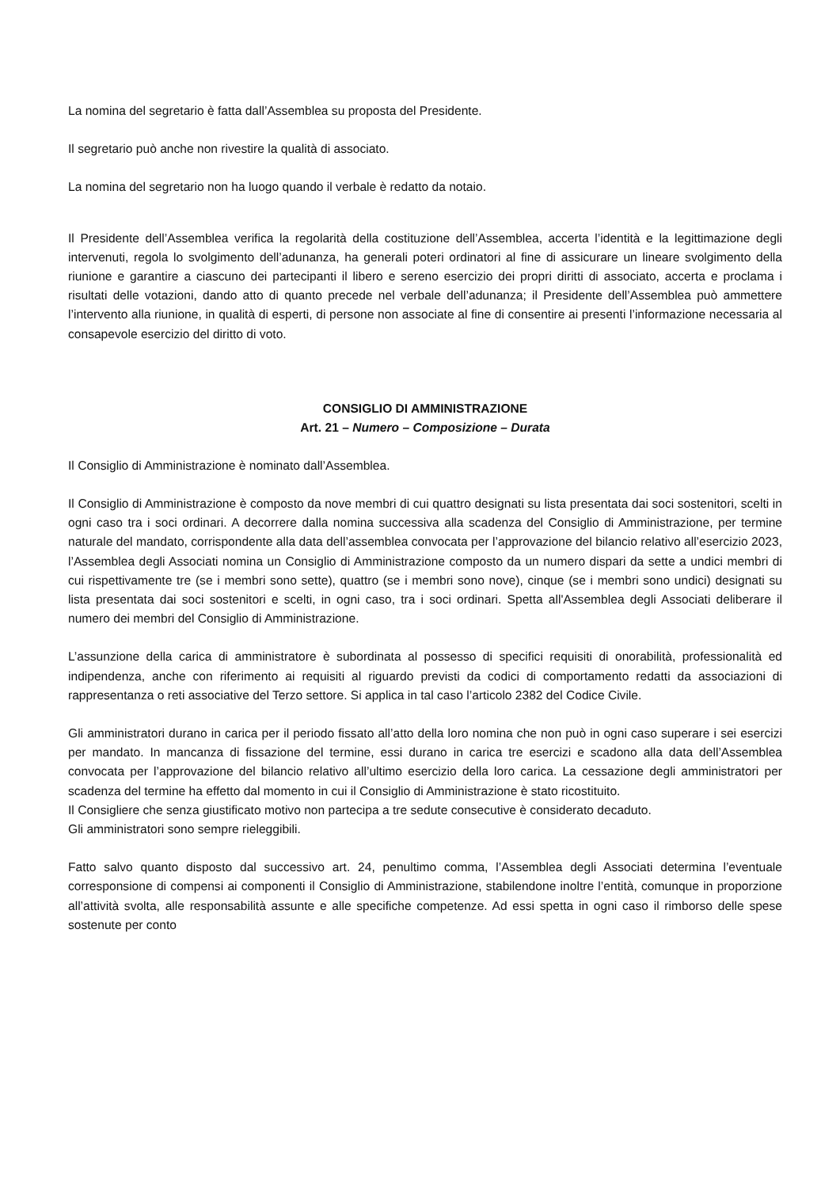La nomina del segretario è fatta dall’Assemblea su proposta del Presidente.
Il segretario può anche non rivestire la qualità di associato.
La nomina del segretario non ha luogo quando il verbale è redatto da notaio.
Il Presidente dell’Assemblea verifica la regolarità della costituzione dell’Assemblea, accerta l’identità e la legittimazione degli intervenuti, regola lo svolgimento dell’adunanza, ha generali poteri ordinatori al fine di assicurare un lineare svolgimento della riunione e garantire a ciascuno dei partecipanti il libero e sereno esercizio dei propri diritti di associato, accerta e proclama i risultati delle votazioni, dando atto di quanto precede nel verbale dell’adunanza; il Presidente dell’Assemblea può ammettere l’intervento alla riunione, in qualità di esperti, di persone non associate al fine di consentire ai presenti l’informazione necessaria al consapevole esercizio del diritto di voto.
CONSIGLIO DI AMMINISTRAZIONE
Art. 21 – Numero – Composizione – Durata
Il Consiglio di Amministrazione è nominato dall’Assemblea.
Il Consiglio di Amministrazione è composto da nove membri di cui quattro designati su lista presentata dai soci sostenitori, scelti in ogni caso tra i soci ordinari. A decorrere dalla nomina successiva alla scadenza del Consiglio di Amministrazione, per termine naturale del mandato, corrispondente alla data dell’assemblea convocata per l’approvazione del bilancio relativo all’esercizio 2023, l’Assemblea degli Associati nomina un Consiglio di Amministrazione composto da un numero dispari da sette a undici membri di cui rispettivamente tre (se i membri sono sette), quattro (se i membri sono nove), cinque (se i membri sono undici) designati su lista presentata dai soci sostenitori e scelti, in ogni caso, tra i soci ordinari. Spetta all'Assemblea degli Associati deliberare il numero dei membri del Consiglio di Amministrazione.
L’assunzione della carica di amministratore è subordinata al possesso di specifici requisiti di onorabilità, professionalità ed indipendenza, anche con riferimento ai requisiti al riguardo previsti da codici di comportamento redatti da associazioni di rappresentanza o reti associative del Terzo settore. Si applica in tal caso l’articolo 2382 del Codice Civile.
Gli amministratori durano in carica per il periodo fissato all’atto della loro nomina che non può in ogni caso superare i sei esercizi per mandato. In mancanza di fissazione del termine, essi durano in carica tre esercizi e scadono alla data dell’Assemblea convocata per l’approvazione del bilancio relativo all’ultimo esercizio della loro carica. La cessazione degli amministratori per scadenza del termine ha effetto dal momento in cui il Consiglio di Amministrazione è stato ricostituito.
Il Consigliere che senza giustificato motivo non partecipa a tre sedute consecutive è considerato decaduto.
Gli amministratori sono sempre rieleggibili.
Fatto salvo quanto disposto dal successivo art. 24, penultimo comma, l’Assemblea degli Associati determina l’eventuale corresponsione di compensi ai componenti il Consiglio di Amministrazione, stabilendone inoltre l’entità, comunque in proporzione all’attività svolta, alle responsabilità assunte e alle specifiche competenze. Ad essi spetta in ogni caso il rimborso delle spese sostenute per conto